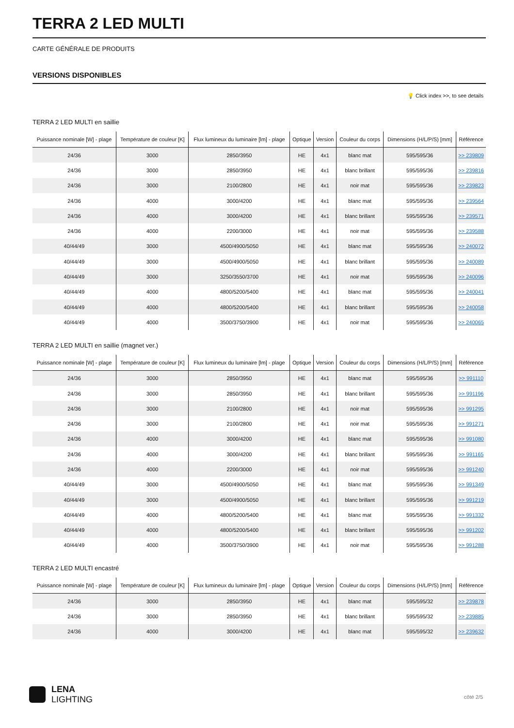TERRA 2 LED MULTI
CARTE GÉNÉRALE DE PRODUITS
VERSIONS DISPONIBLES
💡 Click index >>, to see details
TERRA 2 LED MULTI en saillie
| Puissance nominale [W] - plage | Température de couleur [K] | Flux lumineux du luminaire [lm] - plage | Optique | Version | Couleur du corps | Dimensions (H/L/P/S) [mm] | Référence |
| --- | --- | --- | --- | --- | --- | --- | --- |
| 24/36 | 3000 | 2850/3950 | HE | 4x1 | blanc mat | 595/595/36 | >> 239809 |
| 24/36 | 3000 | 2850/3950 | HE | 4x1 | blanc brillant | 595/595/36 | >> 239816 |
| 24/36 | 3000 | 2100/2800 | HE | 4x1 | noir mat | 595/595/36 | >> 239823 |
| 24/36 | 4000 | 3000/4200 | HE | 4x1 | blanc mat | 595/595/36 | >> 239564 |
| 24/36 | 4000 | 3000/4200 | HE | 4x1 | blanc brillant | 595/595/36 | >> 239571 |
| 24/36 | 4000 | 2200/3000 | HE | 4x1 | noir mat | 595/595/36 | >> 239588 |
| 40/44/49 | 3000 | 4500/4900/5050 | HE | 4x1 | blanc mat | 595/595/36 | >> 240072 |
| 40/44/49 | 3000 | 4500/4900/5050 | HE | 4x1 | blanc brillant | 595/595/36 | >> 240089 |
| 40/44/49 | 3000 | 3250/3550/3700 | HE | 4x1 | noir mat | 595/595/36 | >> 240096 |
| 40/44/49 | 4000 | 4800/5200/5400 | HE | 4x1 | blanc mat | 595/595/36 | >> 240041 |
| 40/44/49 | 4000 | 4800/5200/5400 | HE | 4x1 | blanc brillant | 595/595/36 | >> 240058 |
| 40/44/49 | 4000 | 3500/3750/3900 | HE | 4x1 | noir mat | 595/595/36 | >> 240065 |
TERRA 2 LED MULTI en saillie (magnet ver.)
| Puissance nominale [W] - plage | Température de couleur [K] | Flux lumineux du luminaire [lm] - plage | Optique | Version | Couleur du corps | Dimensions (H/L/P/S) [mm] | Référence |
| --- | --- | --- | --- | --- | --- | --- | --- |
| 24/36 | 3000 | 2850/3950 | HE | 4x1 | blanc mat | 595/595/36 | >> 991110 |
| 24/36 | 3000 | 2850/3950 | HE | 4x1 | blanc brillant | 595/595/36 | >> 991196 |
| 24/36 | 3000 | 2100/2800 | HE | 4x1 | noir mat | 595/595/36 | >> 991295 |
| 24/36 | 3000 | 2100/2800 | HE | 4x1 | noir mat | 595/595/36 | >> 991271 |
| 24/36 | 4000 | 3000/4200 | HE | 4x1 | blanc mat | 595/595/36 | >> 991080 |
| 24/36 | 4000 | 3000/4200 | HE | 4x1 | blanc brillant | 595/595/36 | >> 991165 |
| 24/36 | 4000 | 2200/3000 | HE | 4x1 | noir mat | 595/595/36 | >> 991240 |
| 40/44/49 | 3000 | 4500/4900/5050 | HE | 4x1 | blanc mat | 595/595/36 | >> 991349 |
| 40/44/49 | 3000 | 4500/4900/5050 | HE | 4x1 | blanc brillant | 595/595/36 | >> 991219 |
| 40/44/49 | 4000 | 4800/5200/5400 | HE | 4x1 | blanc mat | 595/595/36 | >> 991332 |
| 40/44/49 | 4000 | 4800/5200/5400 | HE | 4x1 | blanc brillant | 595/595/36 | >> 991202 |
| 40/44/49 | 4000 | 3500/3750/3900 | HE | 4x1 | noir mat | 595/595/36 | >> 991288 |
TERRA 2 LED MULTI encastré
| Puissance nominale [W] - plage | Température de couleur [K] | Flux lumineux du luminaire [lm] - plage | Optique | Version | Couleur du corps | Dimensions (H/L/P/S) [mm] | Référence |
| --- | --- | --- | --- | --- | --- | --- | --- |
| 24/36 | 3000 | 2850/3950 | HE | 4x1 | blanc mat | 595/595/32 | >> 239878 |
| 24/36 | 3000 | 2850/3950 | HE | 4x1 | blanc brillant | 595/595/32 | >> 239885 |
| 24/36 | 4000 | 3000/4200 | HE | 4x1 | blanc mat | 595/595/32 | >> 239632 |
LENA
LIGHTING
côté 2/5